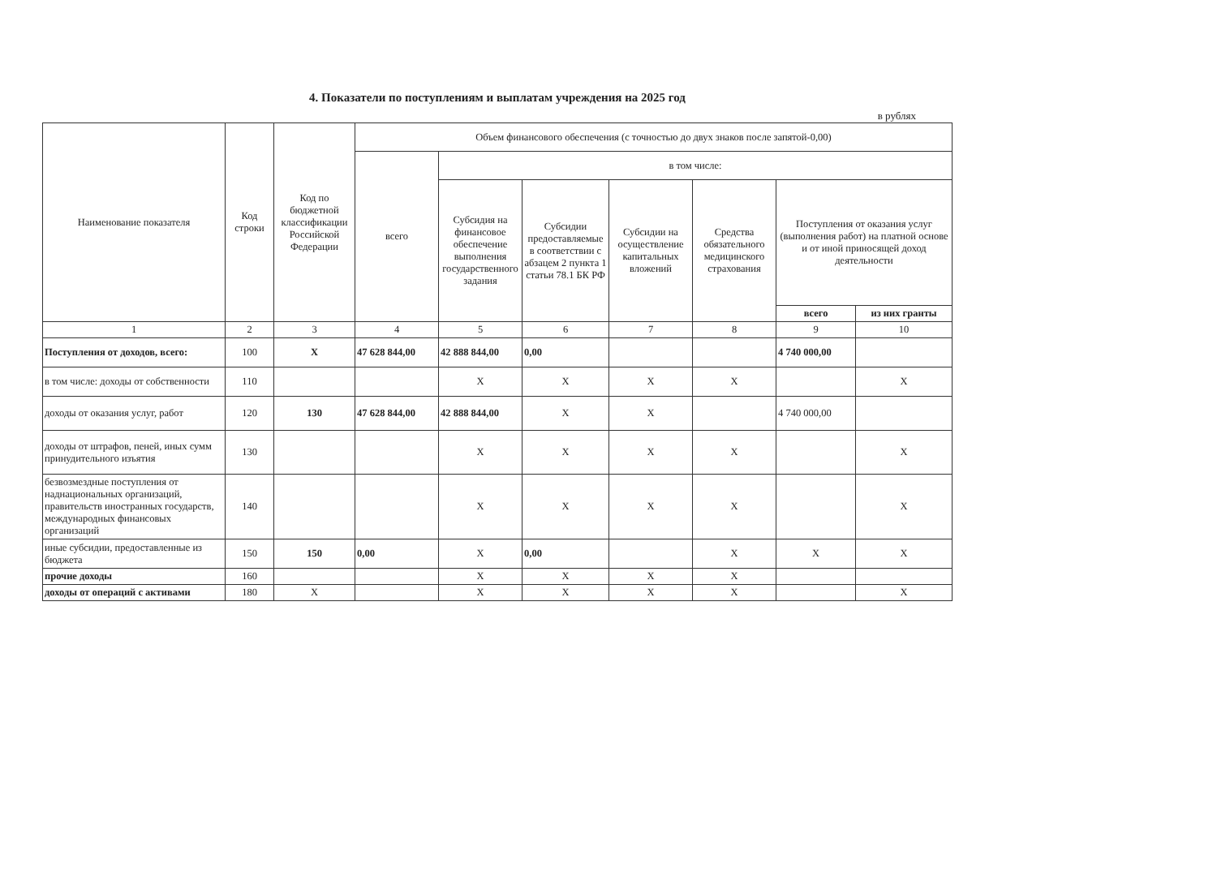4. Показатели по поступлениям и выплатам учреждения на 2025 год
в рублях
| Наименование показателя | Код строки | Код по бюджетной классификации Российской Федерации | Объем финансового обеспечения (с точностью до двух знаков после запятой-0,00) | | | | | | |
| --- | --- | --- | --- | --- | --- | --- | --- | --- | --- |
| | | | всего | в том числе: | | | | | |
| | | | | Субсидия на финансовое обеспечение выполнения государственного задания | Субсидии предоставляемые в соответствии с абзацем 2 пункта 1 статьи 78.1 БК РФ | Субсидии на осуществление капитальных вложений | Средства обязательного медицинского страхования | Поступления от оказания услуг (выполнения работ) на платной основе и от иной приносящей доход деятельности | |
| | | | | | | | | всего | из них гранты |
| 1 | 2 | 3 | 4 | 5 | 6 | 7 | 8 | 9 | 10 |
| Поступления от доходов, всего: | 100 | X | 47 628 844,00 | 42 888 844,00 | 0,00 | | | 4 740 000,00 | |
| в том числе: доходы от собственности | 110 | | | X | X | X | X | | X |
| доходы от оказания услуг, работ | 120 | 130 | 47 628 844,00 | 42 888 844,00 | X | X | | 4 740 000,00 | |
| доходы от штрафов, пеней, иных сумм принудительного изъятия | 130 | | | X | X | X | X | | X |
| безвозмездные поступления от наднациональных организаций, правительств иностранных государств, международных финансовых организаций | 140 | | | X | X | X | X | | X |
| иные субсидии, предоставленные из бюджета | 150 | 150 | 0,00 | X | 0,00 | | X | X | X |
| прочие доходы | 160 | | | X | X | X | X | | |
| доходы от операций с активами | 180 | X | | X | X | X | X | | X |